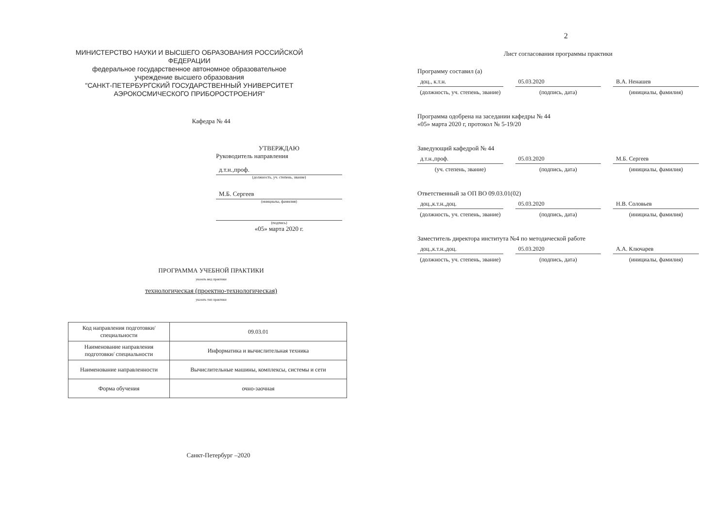МИНИСТЕРСТВО НАУКИ И ВЫСШЕГО ОБРАЗОВАНИЯ РОССИЙСКОЙ ФЕДЕРАЦИИ
федеральное государственное автономное образовательное учреждение высшего образования
"САНКТ-ПЕТЕРБУРГСКИЙ ГОСУДАРСТВЕННЫЙ УНИВЕРСИТЕТ АЭРОКОСМИЧЕСКОГО ПРИБОРОСТРОЕНИЯ"
Кафедра № 44
УТВЕРЖДАЮ
Руководитель направления
д.т.н.,проф.
(должность, уч. степень, звание)
М.Б. Сергеев
(инициалы, фамилия)
(подпись)
«05» марта 2020 г.
ПРОГРАММА УЧЕБНОЙ ПРАКТИКИ
указать вид практики
технологическая (проектно-технологическая)
указать тип практики
| Код направления подготовки/ специальности | 09.03.01 |
| Наименование направления подготовки/ специальности | Информатика и вычислительная техника |
| Наименование направленности | Вычислительные машины, комплексы, системы и сети |
| Форма обучения | очно-заочная |
Санкт-Петербург –2020
2
Лист согласования программы практики
Программу составил (а)
доц., к.т.н. 05.03.2020 В.А. Ненашев
(должность, уч. степень, звание)
(подпись, дата) (инициалы, фамилия)
Программа одобрена на заседании кафедры № 44
«05» марта 2020 г, протокол № 5-19/20
Заведующий кафедрой № 44
д.т.н.,проф. 05.03.2020 М.Б. Сергеев
(уч. степень, звание) (подпись, дата) (инициалы, фамилия)
Ответственный за ОП ВО 09.03.01(02)
доц.,к.т.н.,доц. 05.03.2020 Н.В. Соловьев
(должность, уч. степень, звание)
(подпись, дата) (инициалы, фамилия)
Заместитель директора института №4 по методической работе
доц.,к.т.н.,доц. 05.03.2020 А.А. Ключарев
(должность, уч. степень, звание)
(подпись, дата) (инициалы, фамилия)